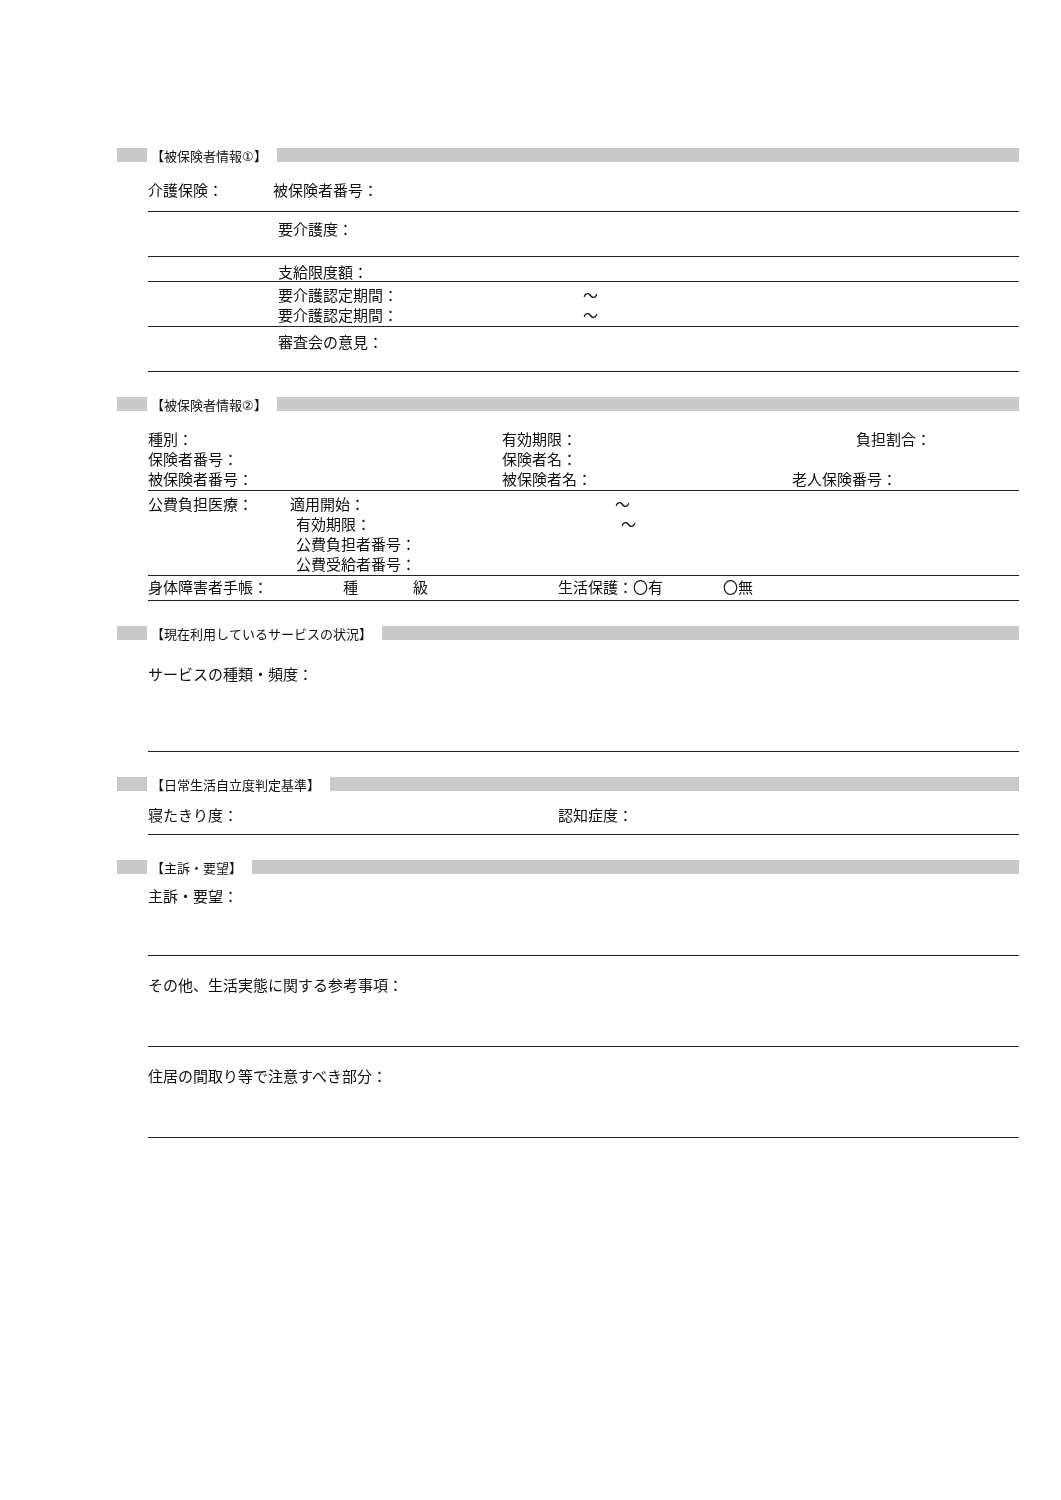【被保険者情報①】
介護保険： 被保険者番号：
要介護度：
支給限度額：
要介護認定期間： 〜
要介護認定期間： 〜
審査会の意見：
【被保険者情報②】
種別： 有効期限： 負担割合：
保険者番号： 保険者名：
被保険者番号： 被保険者名： 老人保険番号：
公費負担医療： 適用開始： 〜
有効期限： 〜
公費負担者番号：
公費受給者番号：
身体障害者手帳： 種 級 生活保護：〇有 〇無
【現在利用しているサービスの状況】
サービスの種類・頻度：
【日常生活自立度判定基準】
寝たきり度： 認知症度：
【主訴・要望】
主訴・要望：
その他、生活実態に関する参考事項：
住居の間取り等で注意すべき部分：